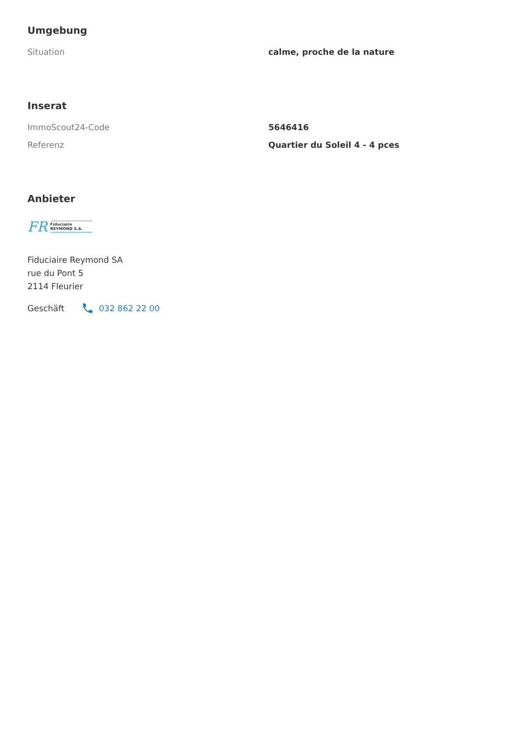Umgebung
| Situation | calme, proche de la nature |
Inserat
| ImmoScout24-Code | 5646416 |
| Referenz | Quartier du Soleil 4 - 4 pces |
Anbieter
FR
Fiduciaire
REYMOND S.A.
Fiduciaire Reymond SA
rue du Pont 5
2114 Fleurier
Geschäft 032 862 22 00